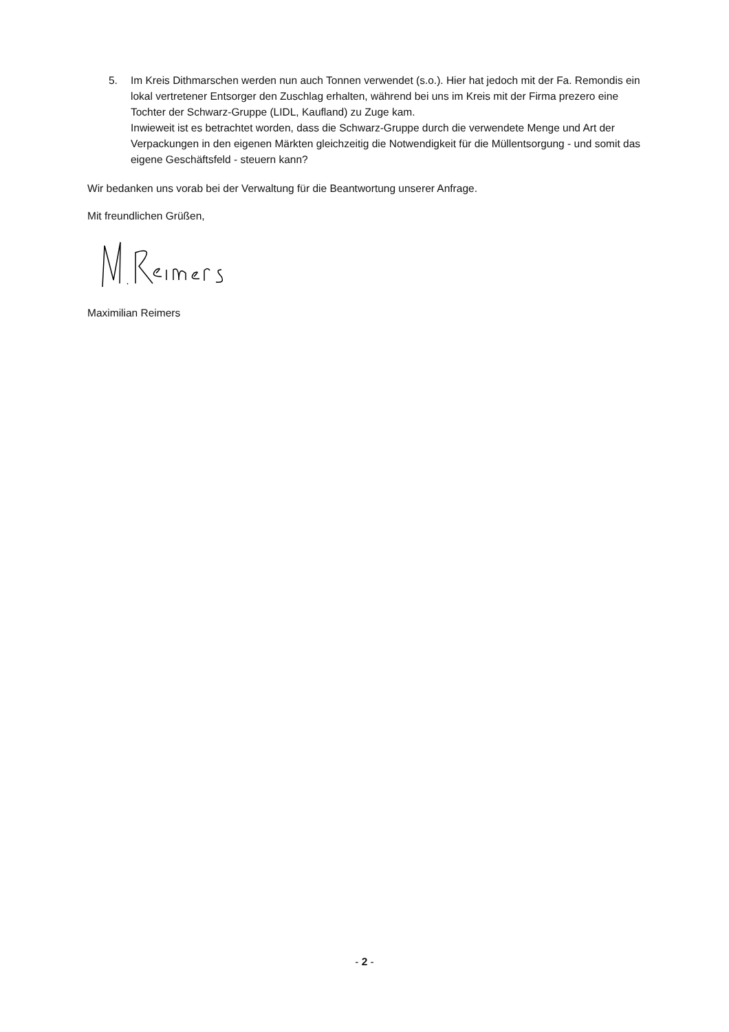5. Im Kreis Dithmarschen werden nun auch Tonnen verwendet (s.o.). Hier hat jedoch mit der Fa. Remondis ein lokal vertretener Entsorger den Zuschlag erhalten, während bei uns im Kreis mit der Firma prezero eine Tochter der Schwarz-Gruppe (LIDL, Kaufland) zu Zuge kam.
Inwieweit ist es betrachtet worden, dass die Schwarz-Gruppe durch die verwendete Menge und Art der Verpackungen in den eigenen Märkten gleichzeitig die Notwendigkeit für die Müllentsorgung - und somit das eigene Geschäftsfeld - steuern kann?
Wir bedanken uns vorab bei der Verwaltung für die Beantwortung unserer Anfrage.
Mit freundlichen Grüßen,
Maximilian Reimers
- 2 -